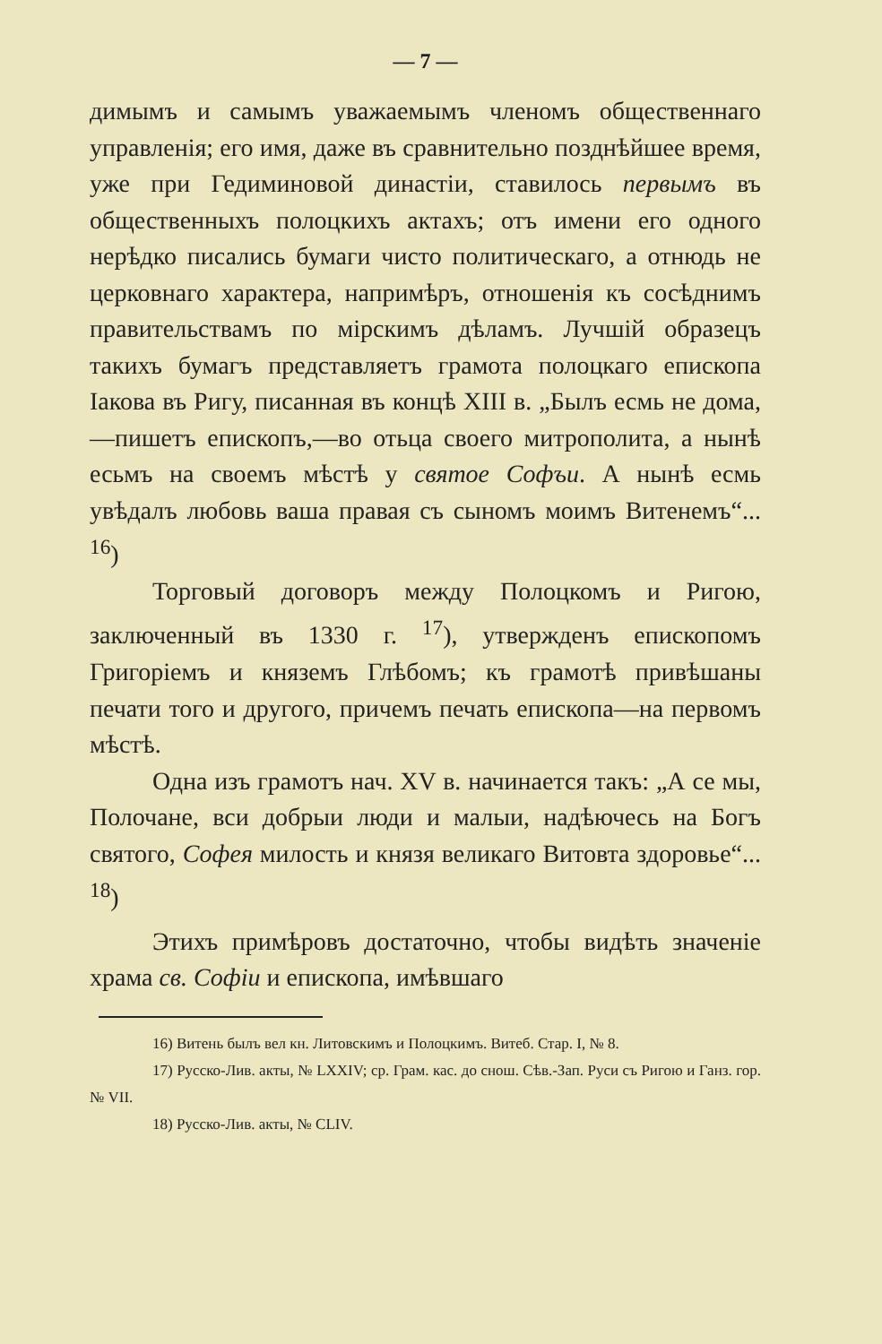— 7 —
димымъ и самымъ уважаемымъ членомъ общественнаго управленія; его имя, даже въ сравнительно позднѣйшее время, уже при Гедиминовой династіи, ставилось первымъ въ общественныхъ полоцкихъ актахъ; отъ имени его одного нерѣдко писались бумаги чисто политическаго, а отнюдь не церковнаго характера, напримѣръ, отношенія къ сосѣднимъ правительствамъ по мірскимъ дѣламъ. Лучшій образецъ такихъ бумагъ представляетъ грамота полоцкаго епископа Іакова въ Ригу, писанная въ концѣ XIII в. „Былъ есмь не дома,—пишетъ епископъ,—во отьца своего митрополита, а нынѣ есьмъ на своемъ мѣстѣ у святое Софъи. А нынѣ есмь увѣдалъ любовь ваша правая съ сыномъ моимъ Витенемъ“... <sup>16</sup>)
Торговый договоръ между Полоцкомъ и Ригою, заключенный въ 1330 г. <sup>17</sup>), утвержденъ епископомъ Григоріемъ и княземъ Глѣбомъ; къ грамотѣ привѣшаны печати того и другого, причемъ печать епископа—на первомъ мѣстѣ.
Одна изъ грамотъ нач. XV в. начинается такъ: „А се мы, Полочане, вси добрыи люди и малыи, надѣючесь на Богъ святого, Софея милость и князя великаго Витовта здоровье“... <sup>18</sup>)
Этихъ примѣровъ достаточно, чтобы видѣть значеніе храма св. Софіи и епископа, имѣвшаго
16) Витень былъ вел кн. Литовскимъ и Полоцкимъ. Витеб. Стар. I, № 8.
17) Русско-Лив. акты, № LXXIV; ср. Грам. кас. до снош. Сѣв.-Зап. Руси съ Ригою и Ганз. гор. № VII.
18) Русско-Лив. акты, № CLIV.